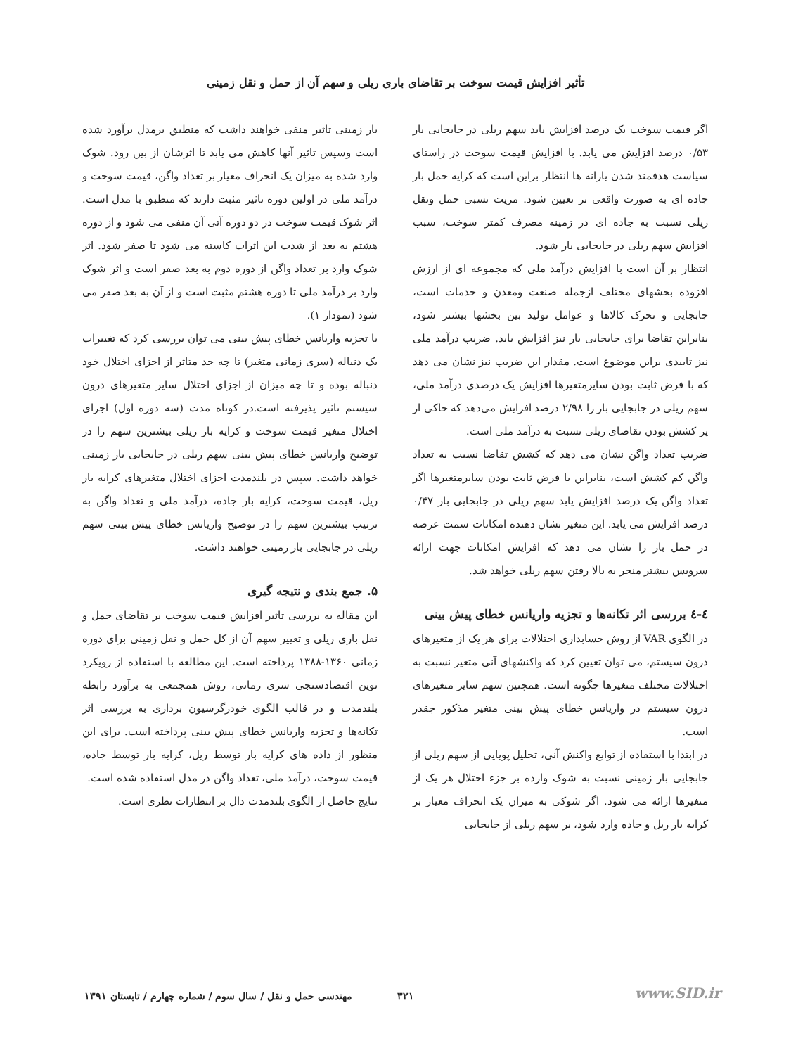تأثیر افزایش قیمت سوخت بر تقاضای باری ریلی و سهم آن از حمل و نقل زمینی
اگر قیمت سوخت یک درصد افزایش یابد سهم ریلی در جابجایی بار ۰/۵۳ درصد افزایش می یابد. با افزایش قیمت سوخت در راستای سیاست هدفمند شدن یارانه ها انتظار براین است که کرایه حمل بار جاده ای به صورت واقعی تر تعیین شود. مزیت نسبی حمل ونقل ریلی نسبت به جاده ای در زمینه مصرف کمتر سوخت، سبب افزایش سهم ریلی در جابجایی بار شود.
انتظار بر آن است با افزایش درآمد ملی که مجموعه ای از ارزش افزوده بخشهای مختلف ازجمله صنعت ومعدن و خدمات است، جابجایی و تحرک کالاها و عوامل تولید بین بخشها بیشتر شود، بنابراین تقاضا برای جابجایی بار نیز افزایش یابد. ضریب درآمد ملی نیز تاییدی براین موضوع است. مقدار این ضریب نیز نشان می دهد که با فرض ثابت بودن سایرمتغیرها افزایش یک درصدی درآمد ملی، سهم ریلی در جابجایی بار را ۲/۹۸ درصد افزایش می‌دهد که حاکی از پر کشش بودن تقاضای ریلی نسبت به درآمد ملی است.
ضریب تعداد واگن نشان می دهد که کشش تقاضا نسبت به تعداد واگن کم کشش است، بنابراین با فرض ثابت بودن سایرمتغیرها اگر تعداد واگن یک درصد افزایش یابد سهم ریلی در جابجایی بار ۰/۴۷ درصد افزایش می یابد. این متغیر نشان دهنده امکانات سمت عرضه در حمل بار را نشان می دهد که افزایش امکانات جهت ارائه سرویس بیشتر منجر به بالا رفتن سهم ریلی خواهد شد.
٤-٤ بررسی اثر تکانه‌ها و تجزیه واریانس خطای پیش بینی
در الگوی VAR از روش حسابداری اختلالات برای هر یک از متغیرهای درون سیستم، می توان تعیین کرد که واکنشهای آنی متغیر نسبت به اختلالات مختلف متغیرها چگونه است. همچنین سهم سایر متغیرهای درون سیستم در واریانس خطای پیش بینی متغیر مذکور چقدر است.
در ابتدا با استفاده از توابع واکنش آنی، تحلیل پویایی از سهم ریلی از جابجایی بار زمینی نسبت به شوک وارده بر جزء اختلال هر یک از متغیرها ارائه می شود. اگر شوکی به میزان یک انحراف معیار بر کرایه بار ریل و جاده وارد شود، بر سهم ریلی از جابجایی
بار زمینی تاثیر منفی خواهند داشت که منطبق برمدل برآورد شده است وسپس تاثیر آنها کاهش می یابد تا اثرشان از بین رود. شوک وارد شده به میزان یک انحراف معیار بر تعداد واگن، قیمت سوخت و درآمد ملی در اولین دوره تاثیر مثبت دارند که منطبق با مدل است. اثر شوک قیمت سوخت در دو دوره آتی آن منفی می شود و از دوره هشتم به بعد از شدت این اثرات کاسته می شود تا صفر شود. اثر شوک وارد بر تعداد واگن از دوره دوم به بعد صفر است و اثر شوک وارد بر درآمد ملی تا دوره هشتم مثبت است و از آن به بعد صفر می شود (نمودار ۱).
با تجزیه واریانس خطای پیش بینی می توان بررسی کرد که تغییرات یک دنباله (سری زمانی متغیر) تا چه حد متاثر از اجزای اختلال خود دنباله بوده و تا چه میزان از اجزای اختلال سایر متغیرهای درون سیستم تاثیر پذیرفته است.در کوتاه مدت (سه دوره اول) اجزای اختلال متغیر قیمت سوخت و کرایه بار ریلی بیشترین سهم را در توضیح واریانس خطای پیش بینی سهم ریلی در جابجایی بار زمینی خواهد داشت. سپس در بلندمدت اجزای اختلال متغیرهای کرایه بار ریل، قیمت سوخت، کرایه بار جاده، درآمد ملی و تعداد واگن به ترتیب بیشترین سهم را در توضیح واریانس خطای پیش بینی سهم ریلی در جابجایی بار زمینی خواهند داشت.
۵. جمع بندی و نتیجه گیری
این مقاله به بررسی تاثیر افزایش قیمت سوخت بر تقاضای حمل و نقل باری ریلی و تغییر سهم آن از کل حمل و نقل زمینی برای دوره زمانی ۱۳۶۰-۱۳۸۸ پرداخته است. این مطالعه با استفاده از رویکرد نوین اقتصادسنجی سری زمانی، روش همجمعی به برآورد رابطه بلندمدت و در قالب الگوی خودرگرسیون برداری به بررسی اثر تکانه‌ها و تجزیه واریانس خطای پیش بینی پرداخته است. برای این منظور از داده های کرایه بار توسط ریل، کرایه بار توسط جاده، قیمت سوخت، درآمد ملی، تعداد واگن در مدل استفاده شده است.
نتایج حاصل از الگوی بلندمدت دال بر انتظارات نظری است.
www.SID.ir ۳۲۱ مهندسی حمل و نقل / سال سوم / شماره چهارم / تابستان ۱۳۹۱